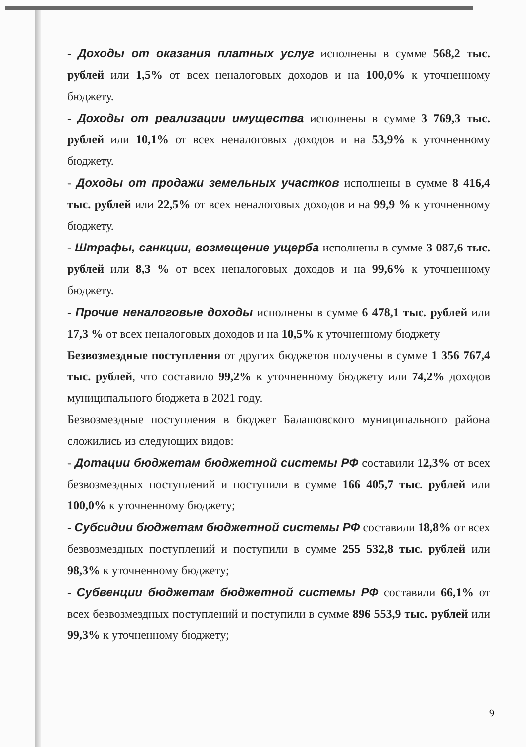- Доходы от оказания платных услуг исполнены в сумме 568,2 тыс. рублей или 1,5% от всех неналоговых доходов и на 100,0% к уточненному бюджету.
- Доходы от реализации имущества исполнены в сумме 3 769,3 тыс. рублей или 10,1% от всех неналоговых доходов и на 53,9% к уточненному бюджету.
- Доходы от продажи земельных участков исполнены в сумме 8 416,4 тыс. рублей или 22,5% от всех неналоговых доходов и на 99,9 % к уточненному бюджету.
- Штрафы, санкции, возмещение ущерба исполнены в сумме 3 087,6 тыс. рублей или 8,3 % от всех неналоговых доходов и на 99,6% к уточненному бюджету.
- Прочие неналоговые доходы исполнены в сумме 6 478,1 тыс. рублей или 17,3 % от всех неналоговых доходов и на 10,5% к уточненному бюджету
Безвозмездные поступления от других бюджетов получены в сумме 1 356 767,4 тыс. рублей, что составило 99,2% к уточненному бюджету или 74,2% доходов муниципального бюджета в 2021 году.
Безвозмездные поступления в бюджет Балашовского муниципального района сложились из следующих видов:
- Дотации бюджетам бюджетной системы РФ составили 12,3% от всех безвозмездных поступлений и поступили в сумме 166 405,7 тыс. рублей или 100,0% к уточненному бюджету;
- Субсидии бюджетам бюджетной системы РФ составили 18,8% от всех безвозмездных поступлений и поступили в сумме 255 532,8 тыс. рублей или 98,3% к уточненному бюджету;
- Субвенции бюджетам бюджетной системы РФ составили 66,1% от всех безвозмездных поступлений и поступили в сумме 896 553,9 тыс. рублей или 99,3% к уточненному бюджету;
9